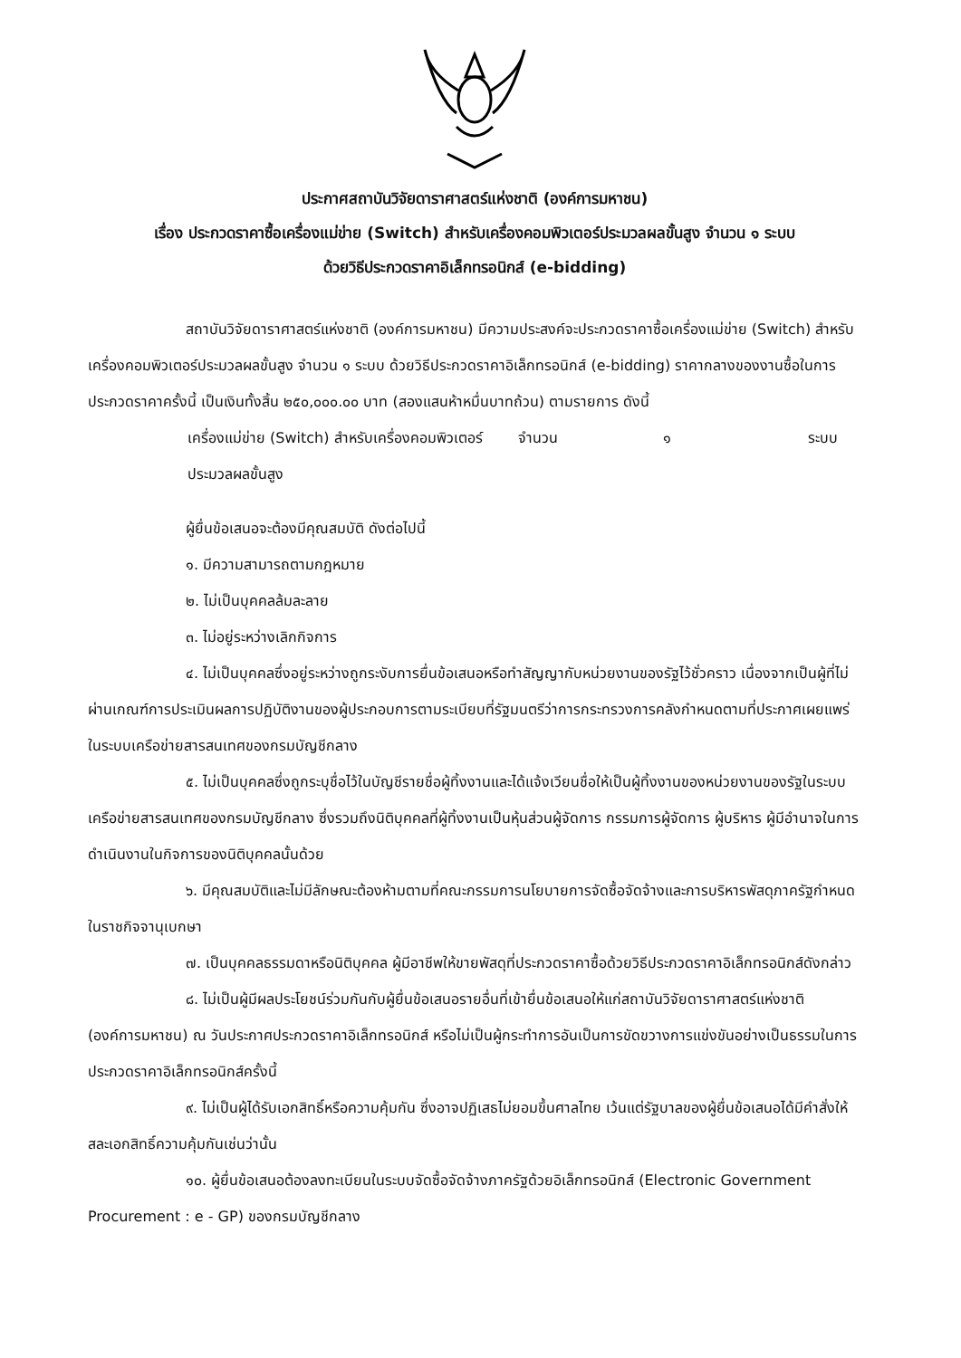ประกาศสถาบันวิจัยดาราศาสตร์แห่งชาติ (องค์การมหาชน)
เรื่อง ประกวดราคาซื้อเครื่องแม่ข่าย (Switch) สำหรับเครื่องคอมพิวเตอร์ประมวลผลขั้นสูง จำนวน ๑ ระบบ
ด้วยวิธีประกวดราคาอิเล็กทรอนิกส์ (e-bidding)
สถาบันวิจัยดาราศาสตร์แห่งชาติ (องค์การมหาชน) มีความประสงค์จะประกวดราคาซื้อเครื่องแม่ข่าย (Switch) สำหรับเครื่องคอมพิวเตอร์ประมวลผลขั้นสูง จำนวน ๑ ระบบ ด้วยวิธีประกวดราคาอิเล็กทรอนิกส์ (e-bidding) ราคากลางของงานซื้อในการประกวดราคาครั้งนี้ เป็นเงินทั้งสิ้น ๒๕๐,๐๐๐.๐๐ บาท (สองแสนห้าหมื่นบาทถ้วน) ตามรายการ ดังนี้
เครื่องแม่ข่าย (Switch) สำหรับเครื่องคอมพิวเตอร์ประมวลผลขั้นสูง
จำนวน ๑ ระบบ
ผู้ยื่นข้อเสนอจะต้องมีคุณสมบัติ ดังต่อไปนี้
๑. มีความสามารถตามกฎหมาย
๒. ไม่เป็นบุคคลล้มละลาย
๓. ไม่อยู่ระหว่างเลิกกิจการ
๔. ไม่เป็นบุคคลซึ่งอยู่ระหว่างถูกระงับการยื่นข้อเสนอหรือทำสัญญากับหน่วยงานของรัฐไว้ชั่วคราว เนื่องจากเป็นผู้ที่ไม่ผ่านเกณฑ์การประเมินผลการปฏิบัติงานของผู้ประกอบการตามระเบียบที่รัฐมนตรีว่าการกระทรวงการคลังกำหนดตามที่ประกาศเผยแพร่ในระบบเครือข่ายสารสนเทศของกรมบัญชีกลาง
๕. ไม่เป็นบุคคลซึ่งถูกระบุชื่อไว้ในบัญชีรายชื่อผู้ทิ้งงานและได้แจ้งเวียนชื่อให้เป็นผู้ทิ้งงานของหน่วยงานของรัฐในระบบเครือข่ายสารสนเทศของกรมบัญชีกลาง ซึ่งรวมถึงนิติบุคคลที่ผู้ทิ้งงานเป็นหุ้นส่วนผู้จัดการ กรรมการผู้จัดการ ผู้บริหาร ผู้มีอำนาจในการดำเนินงานในกิจการของนิติบุคคลนั้นด้วย
๖. มีคุณสมบัติและไม่มีลักษณะต้องห้ามตามที่คณะกรรมการนโยบายการจัดซื้อจัดจ้างและการบริหารพัสดุภาครัฐกำหนดในราชกิจจานุเบกษา
๗. เป็นบุคคลธรรมดาหรือนิติบุคคล ผู้มีอาชีพให้ขายพัสดุที่ประกวดราคาซื้อด้วยวิธีประกวดราคาอิเล็กทรอนิกส์ดังกล่าว
๘. ไม่เป็นผู้มีผลประโยชน์ร่วมกันกับผู้ยื่นข้อเสนอรายอื่นที่เข้ายื่นข้อเสนอให้แก่สถาบันวิจัยดาราศาสตร์แห่งชาติ (องค์การมหาชน) ณ วันประกาศประกวดราคาอิเล็กทรอนิกส์ หรือไม่เป็นผู้กระทำการอันเป็นการขัดขวางการแข่งขันอย่างเป็นธรรมในการประกวดราคาอิเล็กทรอนิกส์ครั้งนี้
๙. ไม่เป็นผู้ได้รับเอกสิทธิ์หรือความคุ้มกัน ซึ่งอาจปฏิเสธไม่ยอมขึ้นศาลไทย เว้นแต่รัฐบาลของผู้ยื่นข้อเสนอได้มีคำสั่งให้สละเอกสิทธิ์ความคุ้มกันเช่นว่านั้น
๑๐. ผู้ยื่นข้อเสนอต้องลงทะเบียนในระบบจัดซื้อจัดจ้างภาครัฐด้วยอิเล็กทรอนิกส์ (Electronic Government Procurement : e - GP) ของกรมบัญชีกลาง